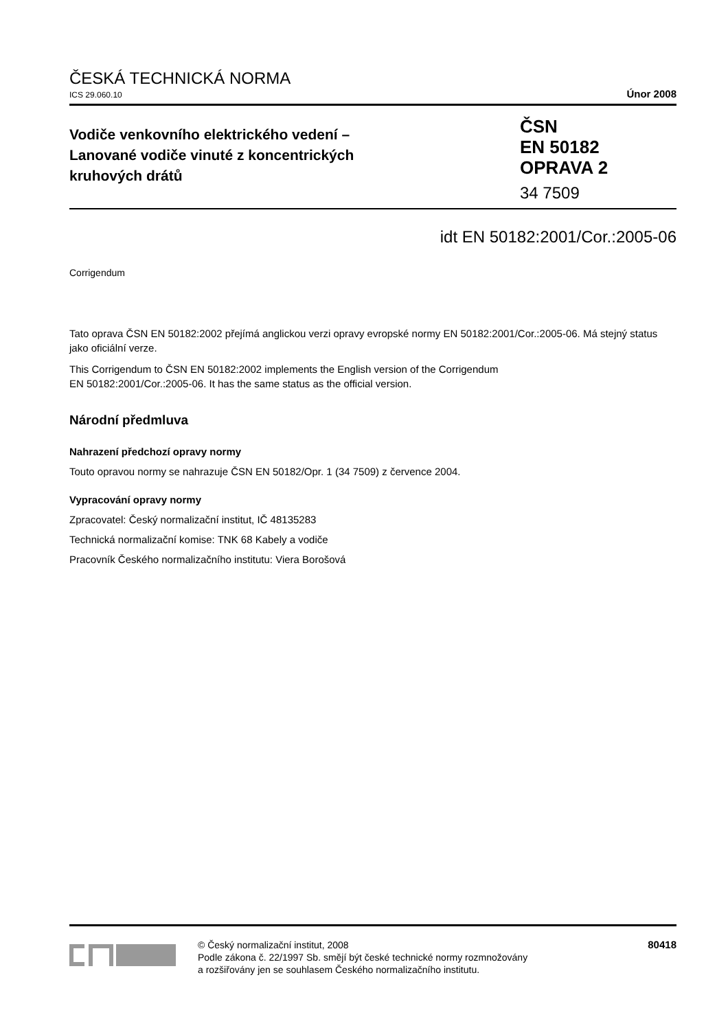ČESKÁ TECHNICKÁ NORMA
ICS 29.060.10 Únor 2008
Vodiče venkovního elektrického vedení –
Lanované vodiče vinuté z koncentrických
kruhových drátů
ČSN
EN 50182
OPRAVA 2
34 7509
idt EN 50182:2001/Cor.:2005-06
Corrigendum
Tato oprava ČSN EN 50182:2002 přejímá anglickou verzi opravy evropské normy EN 50182:2001/Cor.:2005-06. Má stejný status jako oficiální verze.
This Corrigendum to ČSN EN 50182:2002 implements the English version of the Corrigendum
EN 50182:2001/Cor.:2005-06. It has the same status as the official version.
Národní předmluva
Nahrazení předchozí opravy normy
Touto opravou normy se nahrazuje ČSN EN 50182/Opr. 1 (34 7509) z července 2004.
Vypracování opravy normy
Zpracovatel: Český normalizační institut, IČ 48135283
Technická normalizační komise: TNK 68 Kabely a vodiče
Pracovník Českého normalizačního institutu: Viera Borošová
© Český normalizační institut, 2008
Podle zákona č. 22/1997 Sb. smějí být české technické normy rozmnožovány
a rozšiřovány jen se souhlasem Českého normalizačního institutu.
80418